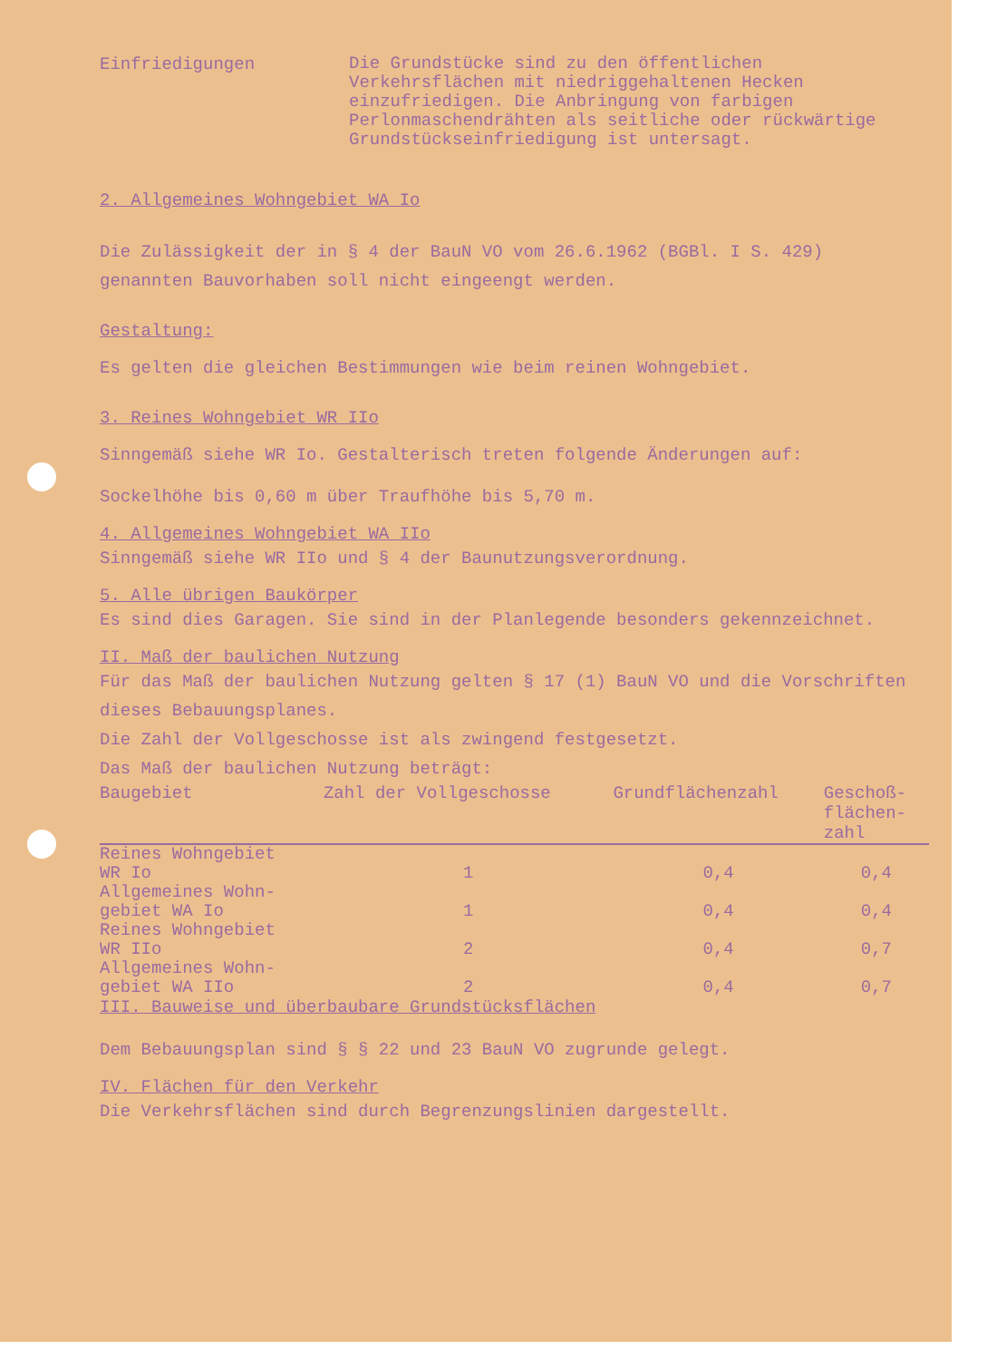Einfriedigungen
Die Grundstücke sind zu den öffentlichen Verkehrsflächen mit niedriggehaltenen Hecken einzufriedigen. Die Anbringung von farbigen Perlonmaschendrähten als seitliche oder rückwärtige Grundstückseinfriedigung ist untersagt.
2. Allgemeines Wohngebiet WA Io
Die Zulässigkeit der in § 4 der BauN VO vom 26.6.1962 (BGBl. I S. 429) genannten Bauvorhaben soll nicht eingeengt werden.
Gestaltung:
Es gelten die gleichen Bestimmungen wie beim reinen Wohngebiet.
3. Reines Wohngebiet WR IIo
Sinngemäß siehe WR Io. Gestalterisch treten folgende Änderungen auf:
Sockelhöhe bis 0,60 m über Traufhöhe bis 5,70 m.
4. Allgemeines Wohngebiet WA IIo
Sinngemäß siehe WR IIo und § 4 der Baunutzungsverordnung.
5. Alle übrigen Baukörper
Es sind dies Garagen. Sie sind in der Planlegende besonders gekennzeichnet.
II. Maß der baulichen Nutzung
Für das Maß der baulichen Nutzung gelten § 17 (1) BauN VO und die Vorschriften dieses Bebauungsplanes.
Die Zahl der Vollgeschosse ist als zwingend festgesetzt.
Das Maß der baulichen Nutzung beträgt:
| Baugebiet | Zahl der Vollgeschosse | Grundflächenzahl | Geschoß- flächen- zahl |
| --- | --- | --- | --- |
| Reines Wohngebiet WR Io | 1 | 0,4 | 0,4 |
| Allgemeines Wohn- gebiet WA Io | 1 | 0,4 | 0,4 |
| Reines Wohngebiet WR IIo | 2 | 0,4 | 0,7 |
| Allgemeines Wohn- gebiet WA IIo | 2 | 0,4 | 0,7 |
III. Bauweise und überbaubare Grundstücksflächen
Dem Bebauungsplan sind § § 22 und 23 BauN VO zugrunde gelegt.
IV. Flächen für den Verkehr
Die Verkehrsflächen sind durch Begrenzungslinien dargestellt.